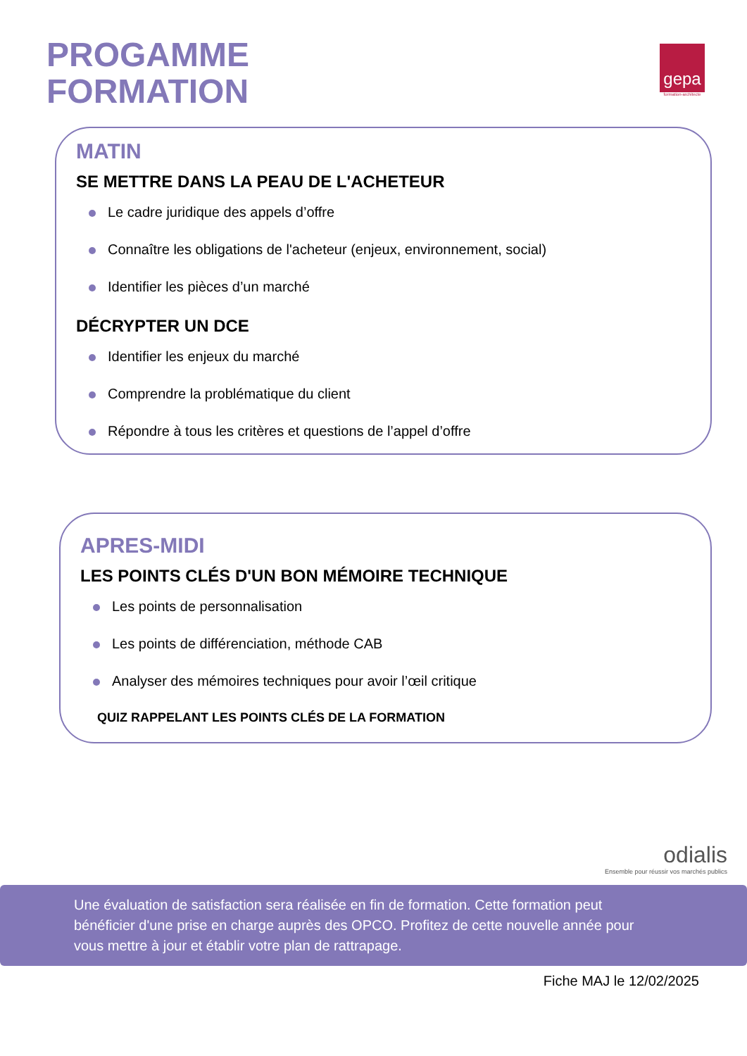PROGAMME
FORMATION
gepa
formation-architecte
MATIN
SE METTRE DANS LA PEAU DE L'ACHETEUR
Le cadre juridique des appels d’offre
Connaître les obligations de l'acheteur (enjeux, environnement, social)
Identifier les pièces d’un marché
DÉCRYPTER UN DCE
Identifier les enjeux du marché
Comprendre la problématique du client
Répondre à tous les critères et questions de l’appel d’offre
APRES-MIDI
LES POINTS CLÉS D'UN BON MÉMOIRE TECHNIQUE
Les points de personnalisation
Les points de différenciation, méthode CAB
Analyser des mémoires techniques pour avoir l’œil critique
QUIZ RAPPELANT LES POINTS CLÉS DE LA FORMATION
odialis
Ensemble pour réussir vos marchés publics
Une évaluation de satisfaction sera réalisée en fin de formation. Cette formation peut bénéficier d'une prise en charge auprès des OPCO. Profitez de cette nouvelle année pour vous mettre à jour et établir votre plan de rattrapage.
Fiche MAJ le 12/02/2025